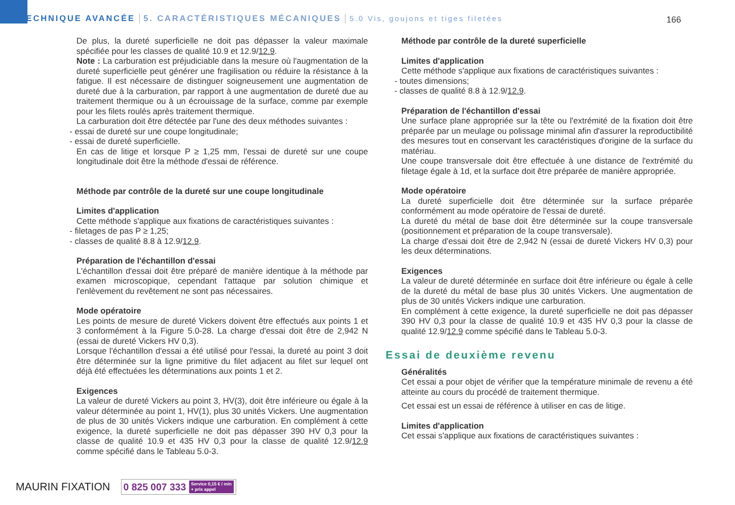TECHNIQUE AVANCÉE 5. CARACTÉRISTIQUES MÉCANIQUES 5.0 Vis, goujons et tiges filetées
166
De plus, la dureté superficielle ne doit pas dépasser la valeur maximale spécifiée pour les classes de qualité 10.9 et 12.9/12.9.
Note : La carburation est préjudiciable dans la mesure où l'augmentation de la dureté superficielle peut générer une fragilisation ou réduire la résistance à la fatigue. Il est nécessaire de distinguer soigneusement une augmentation de dureté due à la carburation, par rapport à une augmentation de dureté due au traitement thermique ou à un écrouissage de la surface, comme par exemple pour les filets roulés après traitement thermique.
La carburation doit être détectée par l'une des deux méthodes suivantes :
- essai de dureté sur une coupe longitudinale;
- essai de dureté superficielle.
En cas de litige et lorsque P ≥ 1,25 mm, l'essai de dureté sur une coupe longitudinale doit être la méthode d'essai de référence.
Méthode par contrôle de la dureté sur une coupe longitudinale
Limites d'application
Cette méthode s'applique aux fixations de caractéristiques suivantes :
- filetages de pas P ≥ 1,25;
- classes de qualité 8.8 à 12.9/12.9.
Préparation de l'échantillon d'essai
L'échantillon d'essai doit être préparé de manière identique à la méthode par examen microscopique, cependant l'attaque par solution chimique et l'enlèvement du revêtement ne sont pas nécessaires.
Mode opératoire
Les points de mesure de dureté Vickers doivent être effectués aux points 1 et 3 conformément à la Figure 5.0-28. La charge d'essai doit être de 2,942 N (essai de dureté Vickers HV 0,3).
Lorsque l'échantillon d'essai a été utilisé pour l'essai, la dureté au point 3 doit être déterminée sur la ligne primitive du filet adjacent au filet sur lequel ont déjà été effectuées les déterminations aux points 1 et 2.
Exigences
La valeur de dureté Vickers au point 3, HV(3), doit être inférieure ou égale à la valeur déterminée au point 1, HV(1), plus 30 unités Vickers. Une augmentation de plus de 30 unités Vickers indique une carburation. En complément à cette exigence, la dureté superficielle ne doit pas dépasser 390 HV 0,3 pour la classe de qualité 10.9 et 435 HV 0,3 pour la classe de qualité 12.9/12.9 comme spécifié dans le Tableau 5.0-3.
Méthode par contrôle de la dureté superficielle
Limites d'application
Cette méthode s'applique aux fixations de caractéristiques suivantes :
- toutes dimensions;
- classes de qualité 8.8 à 12.9/12.9.
Préparation de l'échantillon d'essai
Une surface plane appropriée sur la tête ou l'extrémité de la fixation doit être préparée par un meulage ou polissage minimal afin d'assurer la reproductibilité des mesures tout en conservant les caractéristiques d'origine de la surface du matériau.
Une coupe transversale doit être effectuée à une distance de l'extrémité du filetage égale à 1d, et la surface doit être préparée de manière appropriée.
Mode opératoire
La dureté superficielle doit être déterminée sur la surface préparée conformément au mode opératoire de l'essai de dureté.
La dureté du métal de base doit être déterminée sur la coupe transversale (positionnement et préparation de la coupe transversale).
La charge d'essai doit être de 2,942 N (essai de dureté Vickers HV 0,3) pour les deux déterminations.
Exigences
La valeur de dureté déterminée en surface doit être inférieure ou égale à celle de la dureté du métal de base plus 30 unités Vickers. Une augmentation de plus de 30 unités Vickers indique une carburation.
En complément à cette exigence, la dureté superficielle ne doit pas dépasser 390 HV 0,3 pour la classe de qualité 10.9 et 435 HV 0,3 pour la classe de qualité 12.9/12.9 comme spécifié dans le Tableau 5.0-3.
Essai de deuxième revenu
Généralités
Cet essai a pour objet de vérifier que la température minimale de revenu a été atteinte au cours du procédé de traitement thermique.
Cet essai est un essai de référence à utiliser en cas de litige.
Limites d'application
Cet essai s'applique aux fixations de caractéristiques suivantes :
MAURIN FIXATION 0 825 007 333 Service 0,15 € / min
+ prix appel